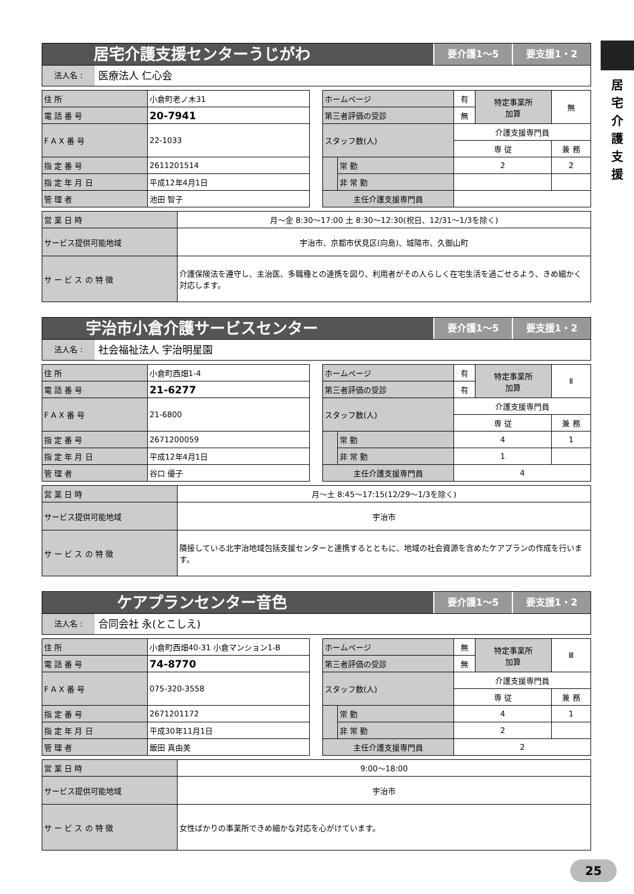居
宅
介
護
支
援
居宅介護支援センターうじがわ
要介護1～5 要支援1・2
法人名 :
医療法人 仁心会
| 住 所 | 小倉町老ノ木31 |
| 電 話 番 号 | 20-7941 |
| F A X 番 号 | 22-1033 |
| 指 定 番 号 | 2611201514 |
| 指 定 年 月 日 | 平成12年4月1日 |
| 管 理 者 | 池田 智子 |
| ホームページ | | 有 | 特定事業所 加算 | 無 |
| 第三者評価の受診 | | 無 | | |
| スタッフ数(人) | | 介護支援専門員 | | |
| | | 専 従 | | 兼 務 |
| | 常 勤 | 2 | | 2 |
| | 非 常 勤 | | | |
| 主任介護支援専門員 | | | | |
| 営 業 日 時 | 月～金 8:30～17:00 土 8:30～12:30(祝日、12/31～1/3を除く) |
| サービス提供可能地域 | 宇治市、京都市伏見区(向島)、城陽市、久御山町 |
| サ ー ビ ス の 特 徴 | 介護保険法を遵守し、主治医、多職種との連携を図り、利用者がその人らしく在宅生活を過ごせるよう、きめ細かく対応します。 |
宇治市小倉介護サービスセンター
要介護1～5 要支援1・2
法人名 :
社会福祉法人 宇治明星園
| 住 所 | 小倉町西畑1-4 |
| 電 話 番 号 | 21-6277 |
| F A X 番 号 | 21-6800 |
| 指 定 番 号 | 2671200059 |
| 指 定 年 月 日 | 平成12年4月1日 |
| 管 理 者 | 谷口 優子 |
| ホームページ | | 有 | 特定事業所 加算 | Ⅱ |
| 第三者評価の受診 | | 有 | | |
| スタッフ数(人) | | 介護支援専門員 | | |
| | | 専 従 | | 兼 務 |
| | 常 勤 | 4 | | 1 |
| | 非 常 勤 | 1 | | |
| 主任介護支援専門員 | | 4 | | |
| 営 業 日 時 | 月～土 8:45～17:15(12/29～1/3を除く) |
| サービス提供可能地域 | 宇治市 |
| サ ー ビ ス の 特 徴 | 隣接している北宇治地域包括支援センターと連携するとともに、地域の社会資源を含めたケアプランの作成を行います。 |
ケアプランセンター音色
要介護1～5 要支援1・2
法人名 :
合同会社 永(とこしえ)
| 住 所 | 小倉町西畑40-31 小倉マンション1-B |
| 電 話 番 号 | 74-8770 |
| F A X 番 号 | 075-320-3558 |
| 指 定 番 号 | 2671201172 |
| 指 定 年 月 日 | 平成30年11月1日 |
| 管 理 者 | 飯田 真由美 |
| ホームページ | | 無 | 特定事業所 加算 | Ⅲ |
| 第三者評価の受診 | | 無 | | |
| スタッフ数(人) | | 介護支援専門員 | | |
| | | 専 従 | | 兼 務 |
| | 常 勤 | 4 | | 1 |
| | 非 常 勤 | 2 | | |
| 主任介護支援専門員 | | 2 | | |
| 営 業 日 時 | 9:00～18:00 |
| サービス提供可能地域 | 宇治市 |
| サ ー ビ ス の 特 徴 | 女性ばかりの事業所できめ細かな対応を心がけています。 |
25